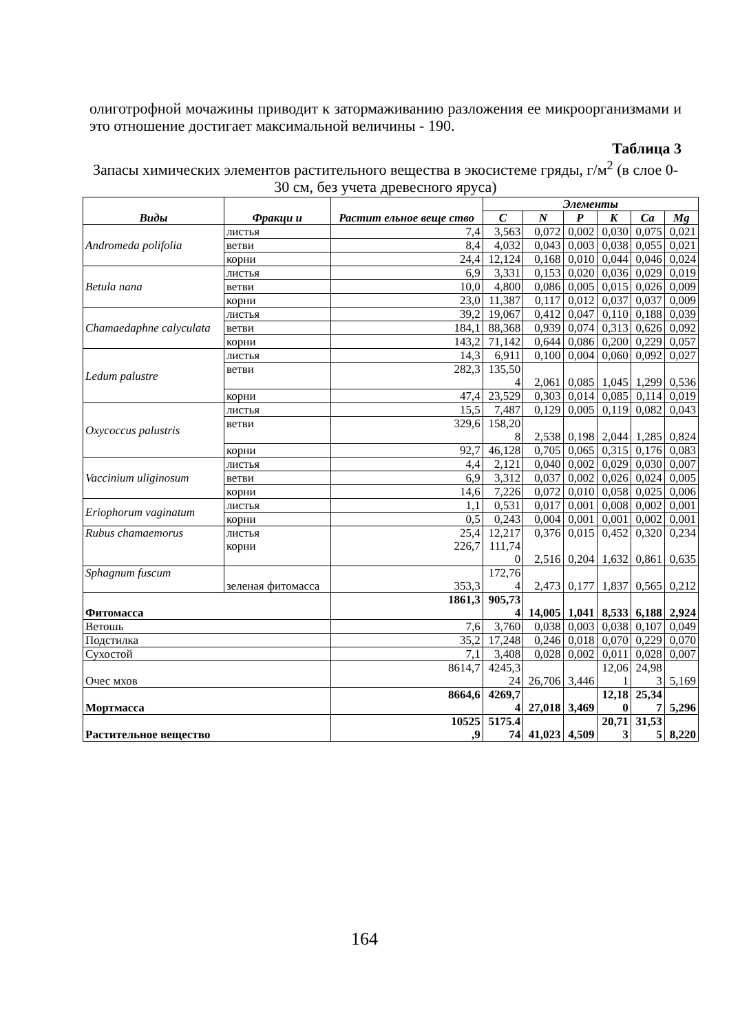олиготрофной мочажины приводит к затормаживанию разложения ее микроорганизмами и это отношение достигает максимальной величины - 190.
Таблица 3
Запасы химических элементов растительного вещества в экосистеме гряды, г/м<sup>2</sup> (в слое 0-30 см, без учета древесного яруса)
| Виды | Фракци и | Растит ельное веще ство | Элементы | | | | | |
| --- | --- | --- | --- | --- | --- | --- | --- | --- |
| | | | C | N | P | K | Ca | Mg |
| Andromeda polifolia | листья | 7,4 | 3,563 | 0,072 | 0,002 | 0,030 | 0,075 | 0,021 |
| | ветви | 8,4 | 4,032 | 0,043 | 0,003 | 0,038 | 0,055 | 0,021 |
| | корни | 24,4 | 12,124 | 0,168 | 0,010 | 0,044 | 0,046 | 0,024 |
| Betula nana | листья | 6,9 | 3,331 | 0,153 | 0,020 | 0,036 | 0,029 | 0,019 |
| | ветви | 10,0 | 4,800 | 0,086 | 0,005 | 0,015 | 0,026 | 0,009 |
| | корни | 23,0 | 11,387 | 0,117 | 0,012 | 0,037 | 0,037 | 0,009 |
| Chamaedaphne calyculata | листья | 39,2 | 19,067 | 0,412 | 0,047 | 0,110 | 0,188 | 0,039 |
| | ветви | 184,1 | 88,368 | 0,939 | 0,074 | 0,313 | 0,626 | 0,092 |
| | корни | 143,2 | 71,142 | 0,644 | 0,086 | 0,200 | 0,229 | 0,057 |
| Ledum palustre | листья | 14,3 | 6,911 | 0,100 | 0,004 | 0,060 | 0,092 | 0,027 |
| | ветви | 282,3 | 135,50 4 | 2,061 | 0,085 | 1,045 | 1,299 | 0,536 |
| | корни | 47,4 | 23,529 | 0,303 | 0,014 | 0,085 | 0,114 | 0,019 |
| Oxycoccus palustris | листья | 15,5 | 7,487 | 0,129 | 0,005 | 0,119 | 0,082 | 0,043 |
| | ветви | 329,6 | 158,20 8 | 2,538 | 0,198 | 2,044 | 1,285 | 0,824 |
| | корни | 92,7 | 46,128 | 0,705 | 0,065 | 0,315 | 0,176 | 0,083 |
| Vaccinium uliginosum | листья | 4,4 | 2,121 | 0,040 | 0,002 | 0,029 | 0,030 | 0,007 |
| | ветви | 6,9 | 3,312 | 0,037 | 0,002 | 0,026 | 0,024 | 0,005 |
| | корни | 14,6 | 7,226 | 0,072 | 0,010 | 0,058 | 0,025 | 0,006 |
| Eriophorum vaginatum | листья | 1,1 | 0,531 | 0,017 | 0,001 | 0,008 | 0,002 | 0,001 |
| | корни | 0,5 | 0,243 | 0,004 | 0,001 | 0,001 | 0,002 | 0,001 |
| Rubus chamaemorus | листья корни | 25,4 226,7 | 12,217 111,74 0 | 0,376 2,516 | 0,015 0,204 | 0,452 1,632 | 0,320 0,861 | 0,234 0,635 |
| Sphagnum fuscum | зеленая фитомасса | 353,3 | 172,76 4 | 2,473 | 0,177 | 1,837 | 0,565 | 0,212 |
| Фитомасса | | 1861,3 | 905,73 4 | 14,005 | 1,041 | 8,533 | 6,188 | 2,924 |
| Ветошь | | 7,6 | 3,760 | 0,038 | 0,003 | 0,038 | 0,107 | 0,049 |
| Подстилка | | 35,2 | 17,248 | 0,246 | 0,018 | 0,070 | 0,229 | 0,070 |
| Сухостой | | 7,1 | 3,408 | 0,028 | 0,002 | 0,011 | 0,028 | 0,007 |
| Очес мхов | | 8614,7 | 4245,3 24 | 26,706 | 3,446 | 12,06 1 | 24,98 3 | 5,169 |
| Мортмасса | | 8664,6 | 4269,7 4 | 27,018 | 3,469 | 12,18 0 | 25,34 7 | 5,296 |
| Растительное вещество | | 10525 ,9 | 5175.4 74 | 41,023 | 4,509 | 20,71 3 | 31,53 5 | 8,220 |
164